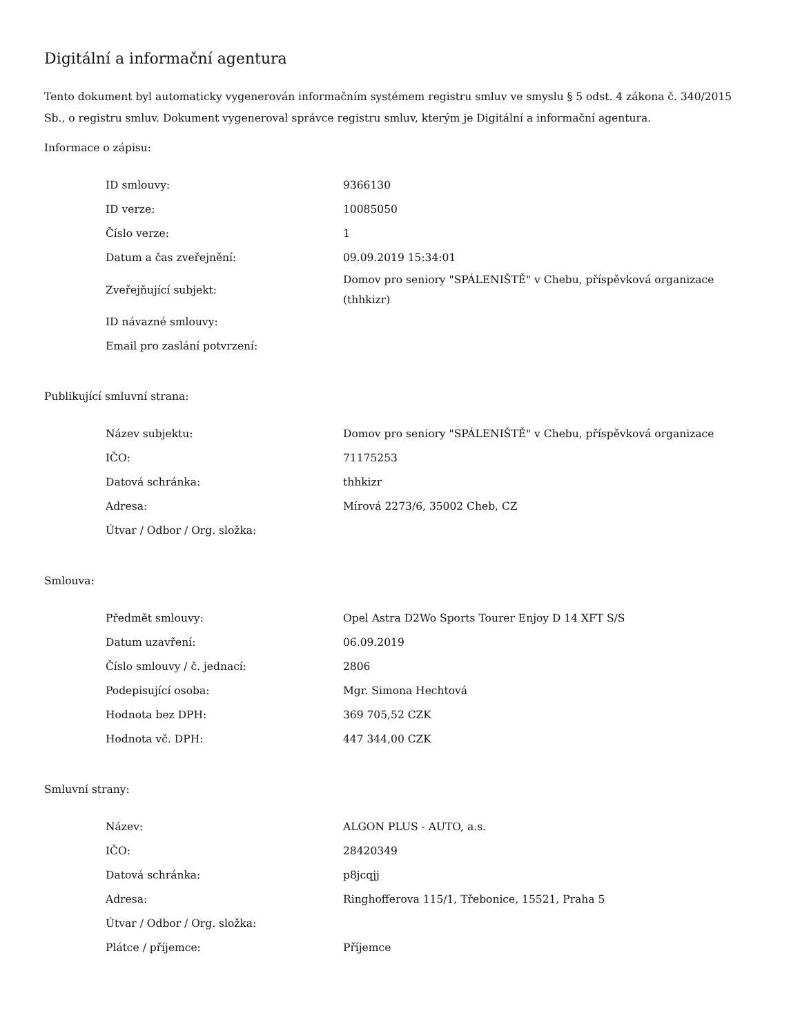Digitální a informační agentura
Tento dokument byl automaticky vygenerován informačním systémem registru smluv ve smyslu § 5 odst. 4 zákona č. 340/2015 Sb., o registru smluv. Dokument vygeneroval správce registru smluv, kterým je Digitální a informační agentura.
Informace o zápisu:
| ID smlouvy: | 9366130 |
| ID verze: | 10085050 |
| Číslo verze: | 1 |
| Datum a čas zveřejnění: | 09.09.2019 15:34:01 |
| Zveřejňující subjekt: | Domov pro seniory "SPÁLENIŠTĚ" v Chebu, příspěvková organizace (thhkizr) |
| ID návazné smlouvy: | |
| Email pro zaslání potvrzení: | |
Publikující smluvní strana:
| Název subjektu: | Domov pro seniory "SPÁLENIŠTĚ" v Chebu, příspěvková organizace |
| IČO: | 71175253 |
| Datová schránka: | thhkizr |
| Adresa: | Mírová 2273/6, 35002 Cheb, CZ |
| Útvar / Odbor / Org. složka: | |
Smlouva:
| Předmět smlouvy: | Opel Astra D2Wo Sports Tourer Enjoy D 14 XFT S/S |
| Datum uzavření: | 06.09.2019 |
| Číslo smlouvy / č. jednací: | 2806 |
| Podepisující osoba: | Mgr. Simona Hechtová |
| Hodnota bez DPH: | 369 705,52 CZK |
| Hodnota vč. DPH: | 447 344,00 CZK |
Smluvní strany:
| Název: | ALGON PLUS - AUTO, a.s. |
| IČO: | 28420349 |
| Datová schránka: | p8jcqjj |
| Adresa: | Ringhofferova 115/1, Třebonice, 15521, Praha 5 |
| Útvar / Odbor / Org. složka: | |
| Plátce / příjemce: | Příjemce |